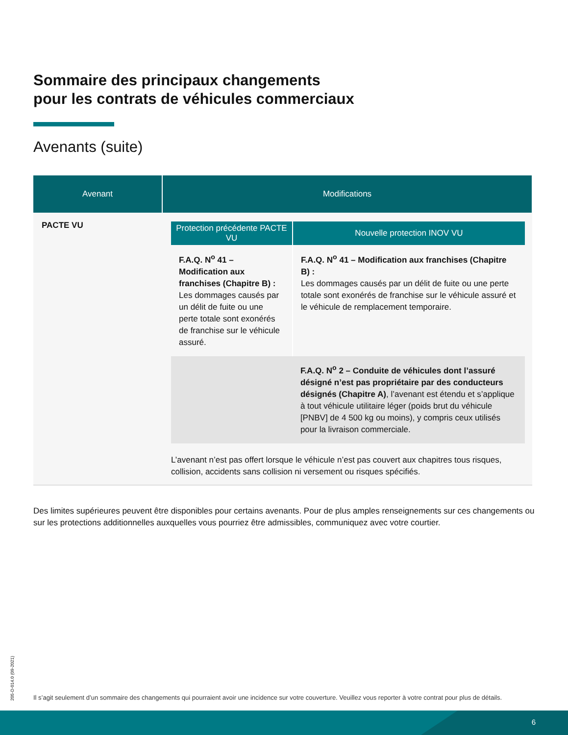Sommaire des principaux changements
pour les contrats de véhicules commerciaux
Avenants (suite)
| Avenant | Modifications |
| --- | --- |
| PACTE VU | / Protection précédente PACTE VU / Nouvelle protection INOV VU / / --- / --- / / F.A.Q. N<sup>o</sup> 41 – Modification aux franchises (Chapitre B) : Les dommages causés par un délit de fuite ou une perte totale sont exonérés de franchise sur le véhicule assuré. / F.A.Q. N<sup>o</sup> 41 – Modification aux franchises (Chapitre B) : Les dommages causés par un délit de fuite ou une perte totale sont exonérés de franchise sur le véhicule assuré et le véhicule de remplacement temporaire. / / / F.A.Q. N<sup>o</sup> 2 – Conduite de véhicules dont l’assuré désigné n’est pas propriétaire par des conducteurs désignés (Chapitre A) , l’avenant est étendu et s’applique à tout véhicule utilitaire léger (poids brut du véhicule [PNBV] de 4 500 kg ou moins), y compris ceux utilisés pour la livraison commerciale. / L’avenant n’est pas offert lorsque le véhicule n’est pas couvert aux chapitres tous risques, collision, accidents sans collision ni versement ou risques spécifiés. |
Des limites supérieures peuvent être disponibles pour certains avenants. Pour de plus amples renseignements sur ces changements ou sur les protections additionnelles auxquelles vous pourriez être admissibles, communiquez avec votre courtier.
205-D-014.0 (09-2021)
Il s’agit seulement d’un sommaire des changements qui pourraient avoir une incidence sur votre couverture. Veuillez vous reporter à votre contrat pour plus de détails.
6